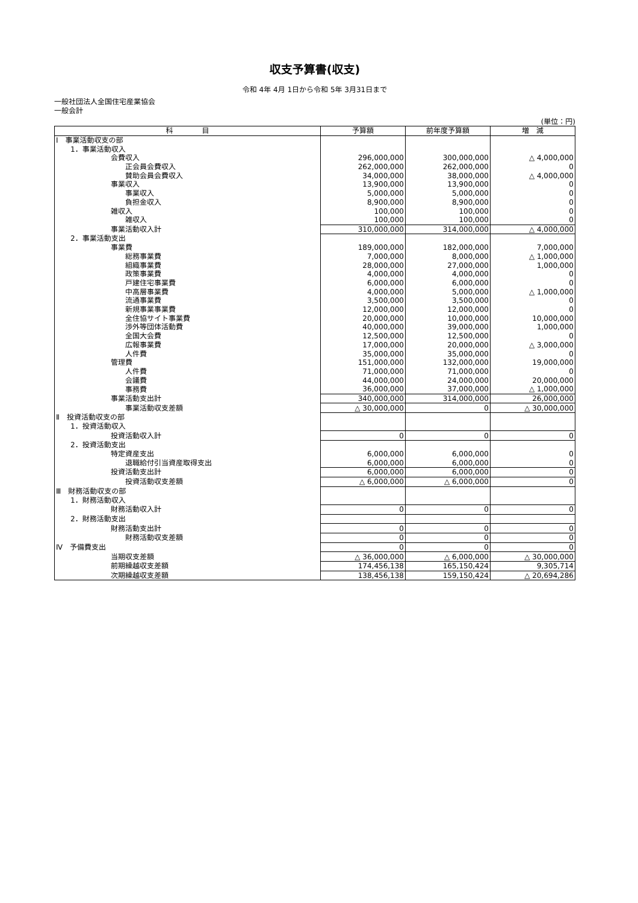収支予算書(収支)
令和 4年 4月 1日から令和 5年 3月31日まで
一般社団法人全国住宅産業協会
一般会計
(単位：円)
| 科 目 | 予算額 | 前年度予算額 | 増 減 |
| --- | --- | --- | --- |
| Ⅰ 事業活動収支の部 | | | |
| 1．事業活動収入 | | | |
| 会費収入 | 296,000,000 | 300,000,000 | △ 4,000,000 |
| 正会員会費収入 | 262,000,000 | 262,000,000 | 0 |
| 賛助会員会費収入 | 34,000,000 | 38,000,000 | △ 4,000,000 |
| 事業収入 | 13,900,000 | 13,900,000 | 0 |
| 事業収入 | 5,000,000 | 5,000,000 | 0 |
| 負担金収入 | 8,900,000 | 8,900,000 | 0 |
| 雑収入 | 100,000 | 100,000 | 0 |
| 雑収入 | 100,000 | 100,000 | 0 |
| 事業活動収入計 | 310,000,000 | 314,000,000 | △ 4,000,000 |
| 2．事業活動支出 | | | |
| 事業費 | 189,000,000 | 182,000,000 | 7,000,000 |
| 総務事業費 | 7,000,000 | 8,000,000 | △ 1,000,000 |
| 組織事業費 | 28,000,000 | 27,000,000 | 1,000,000 |
| 政策事業費 | 4,000,000 | 4,000,000 | 0 |
| 戸建住宅事業費 | 6,000,000 | 6,000,000 | 0 |
| 中高層事業費 | 4,000,000 | 5,000,000 | △ 1,000,000 |
| 流通事業費 | 3,500,000 | 3,500,000 | 0 |
| 新規事業事業費 | 12,000,000 | 12,000,000 | 0 |
| 全住協サイト事業費 | 20,000,000 | 10,000,000 | 10,000,000 |
| 渉外等団体活動費 | 40,000,000 | 39,000,000 | 1,000,000 |
| 全国大会費 | 12,500,000 | 12,500,000 | 0 |
| 広報事業費 | 17,000,000 | 20,000,000 | △ 3,000,000 |
| 人件費 | 35,000,000 | 35,000,000 | 0 |
| 管理費 | 151,000,000 | 132,000,000 | 19,000,000 |
| 人件費 | 71,000,000 | 71,000,000 | 0 |
| 会議費 | 44,000,000 | 24,000,000 | 20,000,000 |
| 事務費 | 36,000,000 | 37,000,000 | △ 1,000,000 |
| 事業活動支出計 | 340,000,000 | 314,000,000 | 26,000,000 |
| 事業活動収支差額 | △ 30,000,000 | 0 | △ 30,000,000 |
| Ⅱ 投資活動収支の部 | | | |
| 1．投資活動収入 | | | |
| 投資活動収入計 | 0 | 0 | 0 |
| 2．投資活動支出 | | | |
| 特定資産支出 | 6,000,000 | 6,000,000 | 0 |
| 退職給付引当資産取得支出 | 6,000,000 | 6,000,000 | 0 |
| 投資活動支出計 | 6,000,000 | 6,000,000 | 0 |
| 投資活動収支差額 | △ 6,000,000 | △ 6,000,000 | 0 |
| Ⅲ 財務活動収支の部 | | | |
| 1．財務活動収入 | | | |
| 財務活動収入計 | 0 | 0 | 0 |
| 2．財務活動支出 | | | |
| 財務活動支出計 | 0 | 0 | 0 |
| 財務活動収支差額 | 0 | 0 | 0 |
| Ⅳ 予備費支出 | 0 | 0 | 0 |
| 当期収支差額 | △ 36,000,000 | △ 6,000,000 | △ 30,000,000 |
| 前期繰越収支差額 | 174,456,138 | 165,150,424 | 9,305,714 |
| 次期繰越収支差額 | 138,456,138 | 159,150,424 | △ 20,694,286 |